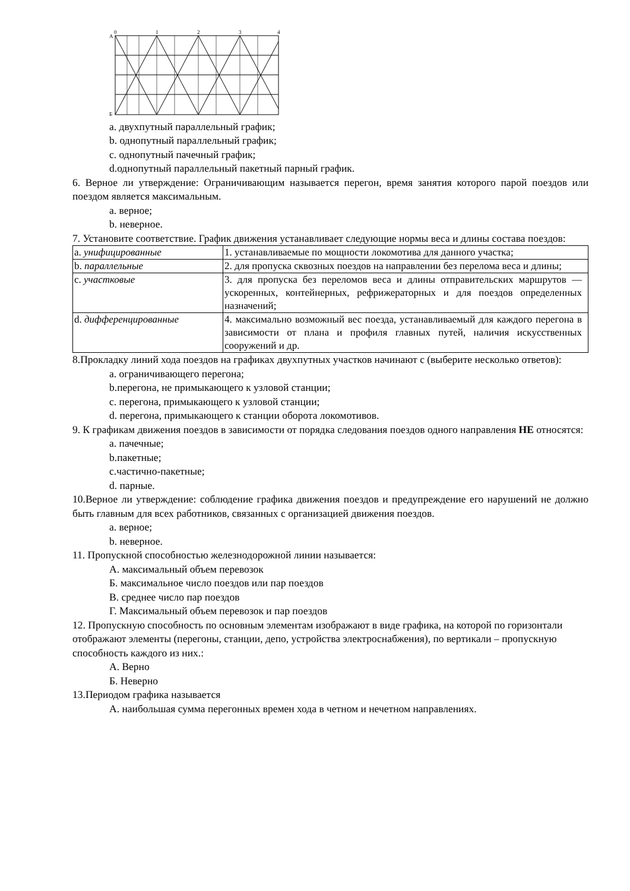0
1
2
3
4
А
Б
a. двухпутный параллельный график;
b. однопутный параллельный график;
c. однопутный пачечный график;
d.однопутный параллельный пакетный парный график.
6. Верное ли утверждение: Ограничивающим называется перегон, время занятия которого парой поездов или поездом является максимальным.
a. верное;
b. неверное.
7. Установите соответствие. График движения устанавливает следующие нормы веса и длины состава поездов:
| a. унифицированные | 1. устанавливаемые по мощности локомотива для данного участка; |
| b. параллельные | 2. для пропуска сквозных поездов на направлении без перелома веса и длины; |
| c. участковые | 3. для пропуска без переломов веса и длины отправительских маршрутов — ускоренных, контейнерных, рефрижераторных и для поездов определенных назначений; |
| d. дифференцированные | 4. максимально возможный вес поезда, устанавливаемый для каждого перегона в зависимости от плана и профиля главных путей, наличия искусственных сооружений и др. |
8.Прокладку линий хода поездов на графиках двухпутных участков начинают с (выберите несколько ответов):
a. ограничивающего перегона;
b.перегона, не примыкающего к узловой станции;
c. перегона, примыкающего к узловой станции;
d. перегона, примыкающего к станции оборота локомотивов.
9. К графикам движения поездов в зависимости от порядка следования поездов одного направления НЕ относятся:
a. пачечные;
b.пакетные;
c.частично-пакетные;
d. парные.
10.Верное ли утверждение: соблюдение графика движения поездов и предупреждение его нарушений не должно быть главным для всех работников, связанных с организацией движения поездов.
a. верное;
b. неверное.
11. Пропускной способностью железнодорожной линии называется:
А. максимальный объем перевозок
Б. максимальное число поездов или пар поездов
В. среднее число пар поездов
Г. Максимальный объем перевозок и пар поездов
12. Пропускную способность по основным элементам изображают в виде графика, на которой по горизонтали отображают элементы (перегоны, станции, депо, устройства электроснабжения), по вертикали – пропускную способность каждого из них.:
А. Верно
Б. Неверно
13.Периодом графика называется
А. наибольшая сумма перегонных времен хода в четном и нечетном направлениях.